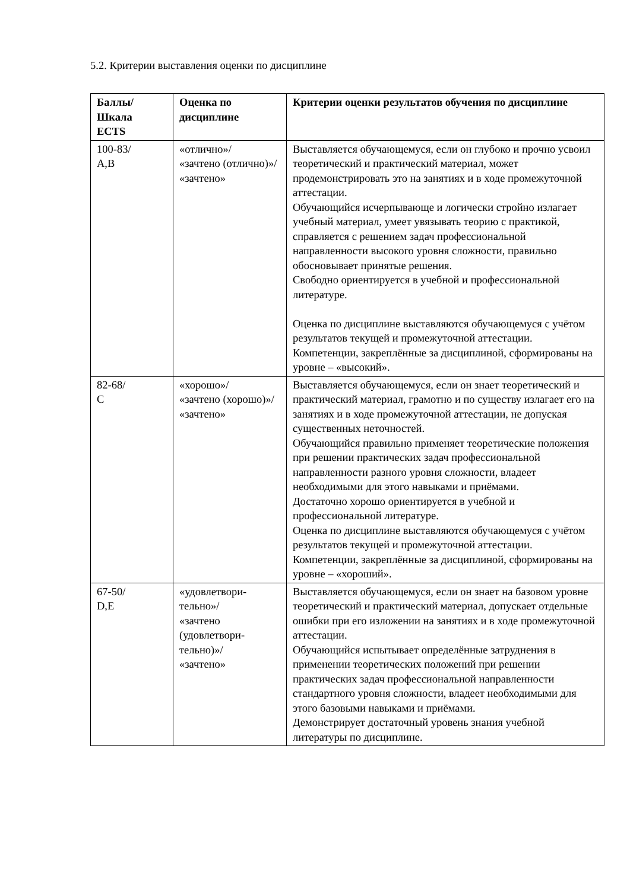5.2. Критерии выставления оценки по дисциплине
| Баллы/ Шкала ECTS | Оценка по дисциплине | Критерии оценки результатов обучения по дисциплине |
| --- | --- | --- |
| 100-83/ A,B | «отлично»/ «зачтено (отлично)»/ «зачтено» | Выставляется обучающемуся, если он глубоко и прочно усвоил теоретический и практический материал, может продемонстрировать это на занятиях и в ходе промежуточной аттестации. Обучающийся исчерпывающе и логически стройно излагает учебный материал, умеет увязывать теорию с практикой, справляется с решением задач профессиональной направленности высокого уровня сложности, правильно обосновывает принятые решения. Свободно ориентируется в учебной и профессиональной литературе. Оценка по дисциплине выставляются обучающемуся с учётом результатов текущей и промежуточной аттестации. Компетенции, закреплённые за дисциплиной, сформированы на уровне – «высокий». |
| 82-68/ С | «хорошо»/ «зачтено (хорошо)»/ «зачтено» | Выставляется обучающемуся, если он знает теоретический и практический материал, грамотно и по существу излагает его на занятиях и в ходе промежуточной аттестации, не допуская существенных неточностей. Обучающийся правильно применяет теоретические положения при решении практических задач профессиональной направленности разного уровня сложности, владеет необходимыми для этого навыками и приёмами. Достаточно хорошо ориентируется в учебной и профессиональной литературе. Оценка по дисциплине выставляются обучающемуся с учётом результатов текущей и промежуточной аттестации. Компетенции, закреплённые за дисциплиной, сформированы на уровне – «хороший». |
| 67-50/ D,E | «удовлетвори- тельно»/ «зачтено (удовлетвори- тельно)»/ «зачтено» | Выставляется обучающемуся, если он знает на базовом уровне теоретический и практический материал, допускает отдельные ошибки при его изложении на занятиях и в ходе промежуточной аттестации. Обучающийся испытывает определённые затруднения в применении теоретических положений при решении практических задач профессиональной направленности стандартного уровня сложности, владеет необходимыми для этого базовыми навыками и приёмами. Демонстрирует достаточный уровень знания учебной литературы по дисциплине. |